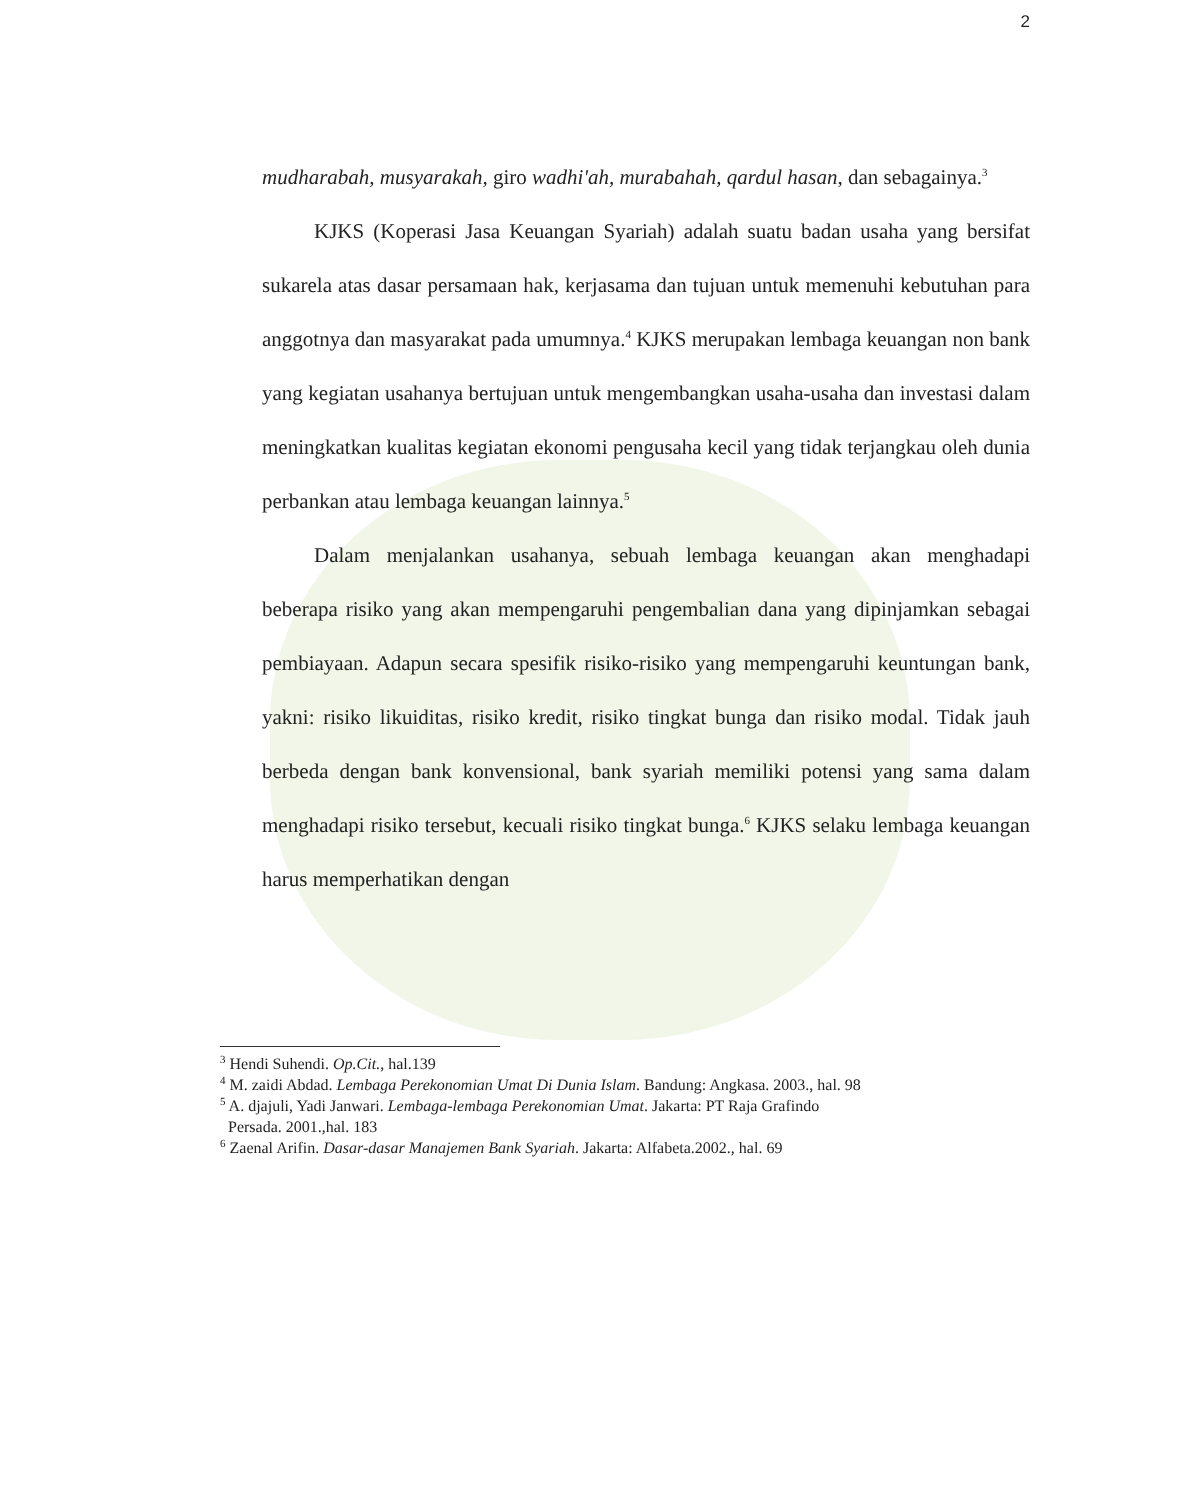2
mudharabah, musyarakah, giro wadhi'ah, murabahah, qardul hasan, dan sebagainya.<sup>3</sup>
KJKS (Koperasi Jasa Keuangan Syariah) adalah suatu badan usaha yang bersifat sukarela atas dasar persamaan hak, kerjasama dan tujuan untuk memenuhi kebutuhan para anggotnya dan masyarakat pada umumnya.<sup>4</sup> KJKS merupakan lembaga keuangan non bank yang kegiatan usahanya bertujuan untuk mengembangkan usaha-usaha dan investasi dalam meningkatkan kualitas kegiatan ekonomi pengusaha kecil yang tidak terjangkau oleh dunia perbankan atau lembaga keuangan lainnya.<sup>5</sup>
Dalam menjalankan usahanya, sebuah lembaga keuangan akan menghadapi beberapa risiko yang akan mempengaruhi pengembalian dana yang dipinjamkan sebagai pembiayaan. Adapun secara spesifik risiko-risiko yang mempengaruhi keuntungan bank, yakni: risiko likuiditas, risiko kredit, risiko tingkat bunga dan risiko modal. Tidak jauh berbeda dengan bank konvensional, bank syariah memiliki potensi yang sama dalam menghadapi risiko tersebut, kecuali risiko tingkat bunga.<sup>6</sup> KJKS selaku lembaga keuangan harus memperhatikan dengan
<sup>3</sup> Hendi Suhendi. Op.Cit., hal.139
<sup>4</sup> M. zaidi Abdad. Lembaga Perekonomian Umat Di Dunia Islam. Bandung: Angkasa. 2003., hal. 98
<sup>5</sup> A. djajuli, Yadi Janwari. Lembaga-lembaga Perekonomian Umat. Jakarta: PT Raja Grafindo
Persada. 2001.,hal. 183
<sup>6</sup> Zaenal Arifin. Dasar-dasar Manajemen Bank Syariah. Jakarta: Alfabeta.2002., hal. 69